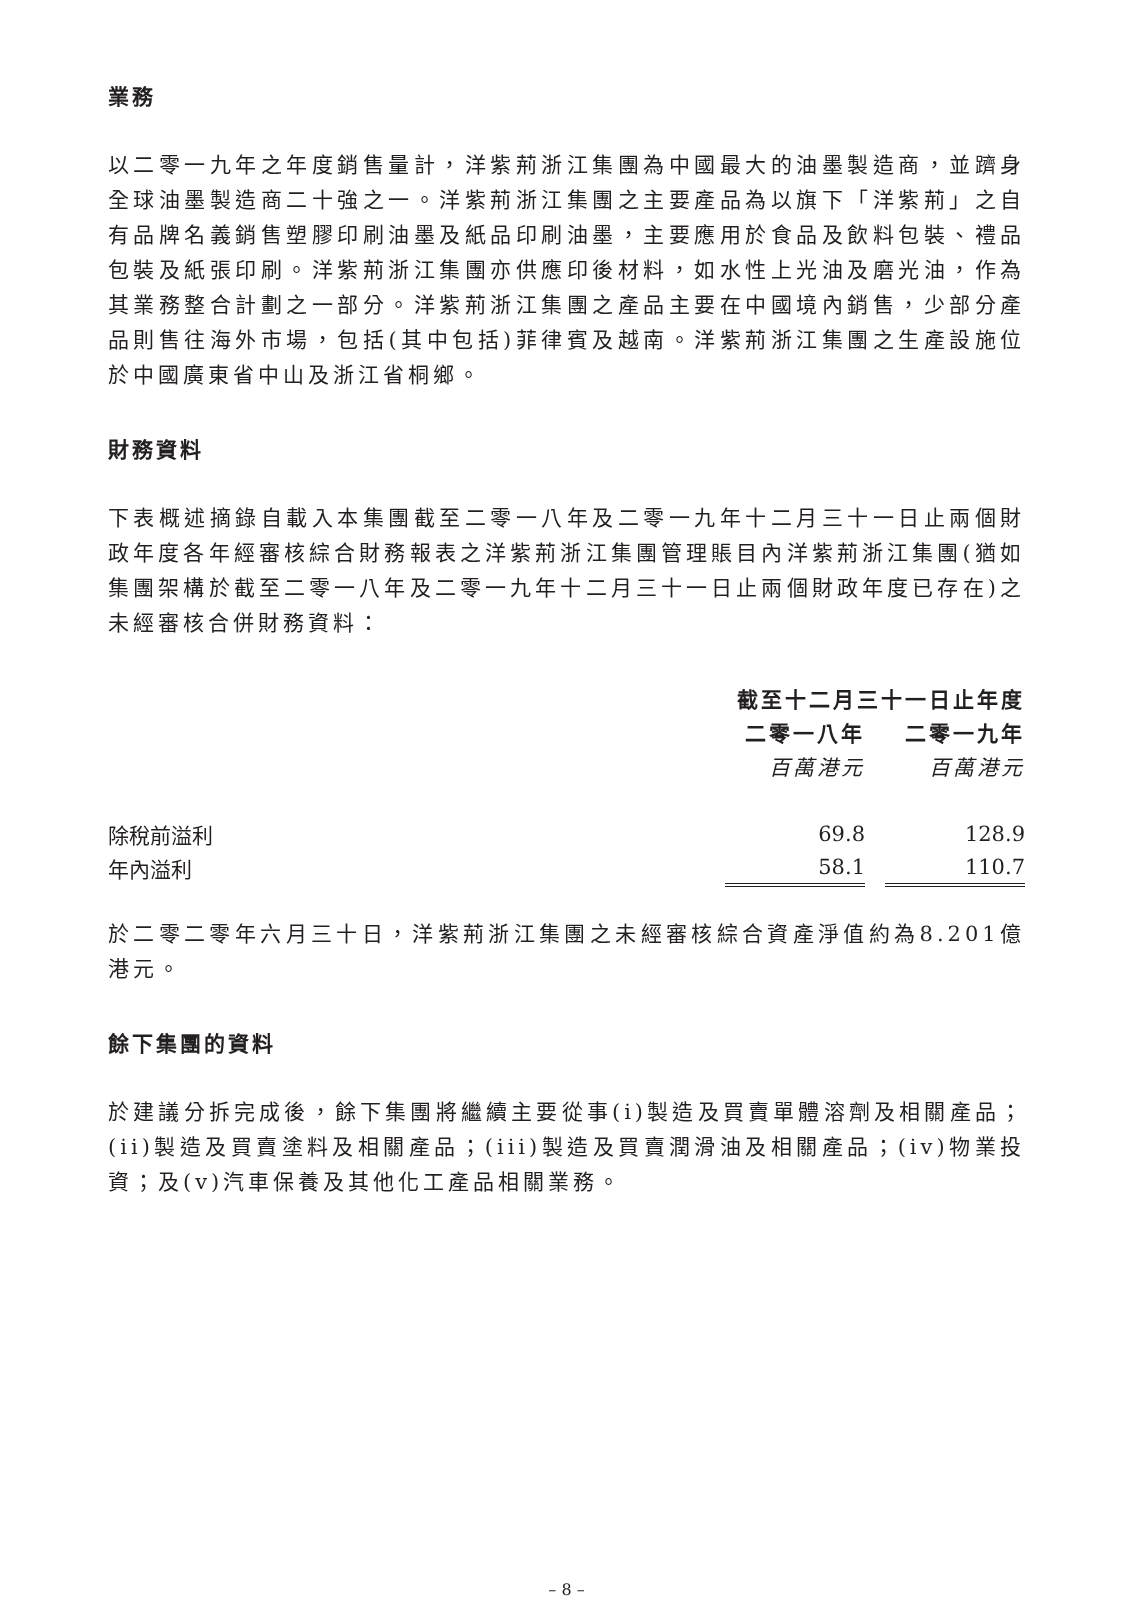業務
以二零一九年之年度銷售量計，洋紫荊浙江集團為中國最大的油墨製造商，並躋身全球油墨製造商二十強之一。洋紫荊浙江集團之主要產品為以旗下「洋紫荊」之自有品牌名義銷售塑膠印刷油墨及紙品印刷油墨，主要應用於食品及飲料包裝、禮品包裝及紙張印刷。洋紫荊浙江集團亦供應印後材料，如水性上光油及磨光油，作為其業務整合計劃之一部分。洋紫荊浙江集團之產品主要在中國境內銷售，少部分產品則售往海外市場，包括(其中包括)菲律賓及越南。洋紫荊浙江集團之生產設施位於中國廣東省中山及浙江省桐鄉。
財務資料
下表概述摘錄自載入本集團截至二零一八年及二零一九年十二月三十一日止兩個財政年度各年經審核綜合財務報表之洋紫荊浙江集團管理賬目內洋紫荊浙江集團(猶如集團架構於截至二零一八年及二零一九年十二月三十一日止兩個財政年度已存在)之未經審核合併財務資料：
| | 截至十二月三十一日止年度 | | |
| --- | --- | --- | --- |
| | 二零一八年 | | 二零一九年 |
| | 百萬港元 | | 百萬港元 |
| 除稅前溢利 | 69.8 | | 128.9 |
| 年內溢利 | 58.1 | | 110.7 |
於二零二零年六月三十日，洋紫荊浙江集團之未經審核綜合資產淨值約為8.201億港元。
餘下集團的資料
於建議分拆完成後，餘下集團將繼續主要從事(i)製造及買賣單體溶劑及相關產品；(ii)製造及買賣塗料及相關產品；(iii)製造及買賣潤滑油及相關產品；(iv)物業投資；及(v)汽車保養及其他化工產品相關業務。
– 8 –